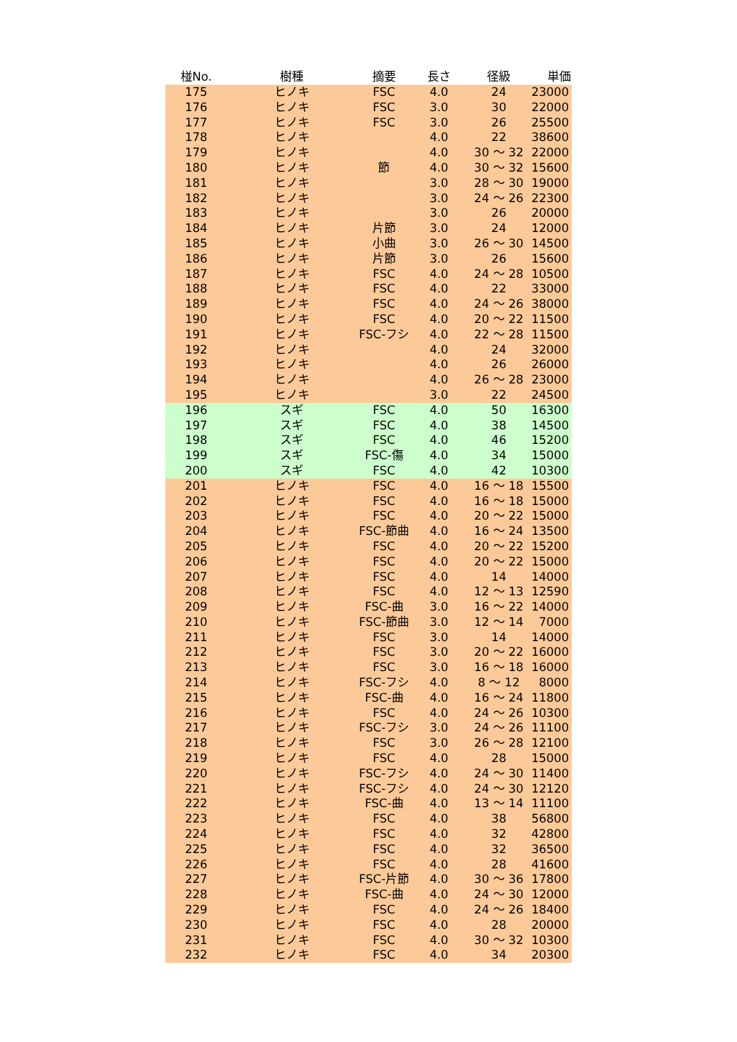| 椪No. | 樹種 | 摘要 | 長さ | 径級 | 単価 |
| --- | --- | --- | --- | --- | --- |
| 175 | ヒノキ | FSC | 4.0 | 24 | 23000 |
| 176 | ヒノキ | FSC | 3.0 | 30 | 22000 |
| 177 | ヒノキ | FSC | 3.0 | 26 | 25500 |
| 178 | ヒノキ | | 4.0 | 22 | 38600 |
| 179 | ヒノキ | | 4.0 | 30 ～ 32 | 22000 |
| 180 | ヒノキ | 節 | 4.0 | 30 ～ 32 | 15600 |
| 181 | ヒノキ | | 3.0 | 28 ～ 30 | 19000 |
| 182 | ヒノキ | | 3.0 | 24 ～ 26 | 22300 |
| 183 | ヒノキ | | 3.0 | 26 | 20000 |
| 184 | ヒノキ | 片節 | 3.0 | 24 | 12000 |
| 185 | ヒノキ | 小曲 | 3.0 | 26 ～ 30 | 14500 |
| 186 | ヒノキ | 片節 | 3.0 | 26 | 15600 |
| 187 | ヒノキ | FSC | 4.0 | 24 ～ 28 | 10500 |
| 188 | ヒノキ | FSC | 4.0 | 22 | 33000 |
| 189 | ヒノキ | FSC | 4.0 | 24 ～ 26 | 38000 |
| 190 | ヒノキ | FSC | 4.0 | 20 ～ 22 | 11500 |
| 191 | ヒノキ | FSC-フシ | 4.0 | 22 ～ 28 | 11500 |
| 192 | ヒノキ | | 4.0 | 24 | 32000 |
| 193 | ヒノキ | | 4.0 | 26 | 26000 |
| 194 | ヒノキ | | 4.0 | 26 ～ 28 | 23000 |
| 195 | ヒノキ | | 3.0 | 22 | 24500 |
| 196 | スギ | FSC | 4.0 | 50 | 16300 |
| 197 | スギ | FSC | 4.0 | 38 | 14500 |
| 198 | スギ | FSC | 4.0 | 46 | 15200 |
| 199 | スギ | FSC-傷 | 4.0 | 34 | 15000 |
| 200 | スギ | FSC | 4.0 | 42 | 10300 |
| 201 | ヒノキ | FSC | 4.0 | 16 ～ 18 | 15500 |
| 202 | ヒノキ | FSC | 4.0 | 16 ～ 18 | 15000 |
| 203 | ヒノキ | FSC | 4.0 | 20 ～ 22 | 15000 |
| 204 | ヒノキ | FSC-節曲 | 4.0 | 16 ～ 24 | 13500 |
| 205 | ヒノキ | FSC | 4.0 | 20 ～ 22 | 15200 |
| 206 | ヒノキ | FSC | 4.0 | 20 ～ 22 | 15000 |
| 207 | ヒノキ | FSC | 4.0 | 14 | 14000 |
| 208 | ヒノキ | FSC | 4.0 | 12 ～ 13 | 12590 |
| 209 | ヒノキ | FSC-曲 | 3.0 | 16 ～ 22 | 14000 |
| 210 | ヒノキ | FSC-節曲 | 3.0 | 12 ～ 14 | 7000 |
| 211 | ヒノキ | FSC | 3.0 | 14 | 14000 |
| 212 | ヒノキ | FSC | 3.0 | 20 ～ 22 | 16000 |
| 213 | ヒノキ | FSC | 3.0 | 16 ～ 18 | 16000 |
| 214 | ヒノキ | FSC-フシ | 4.0 | 8 ～ 12 | 8000 |
| 215 | ヒノキ | FSC-曲 | 4.0 | 16 ～ 24 | 11800 |
| 216 | ヒノキ | FSC | 4.0 | 24 ～ 26 | 10300 |
| 217 | ヒノキ | FSC-フシ | 3.0 | 24 ～ 26 | 11100 |
| 218 | ヒノキ | FSC | 3.0 | 26 ～ 28 | 12100 |
| 219 | ヒノキ | FSC | 4.0 | 28 | 15000 |
| 220 | ヒノキ | FSC-フシ | 4.0 | 24 ～ 30 | 11400 |
| 221 | ヒノキ | FSC-フシ | 4.0 | 24 ～ 30 | 12120 |
| 222 | ヒノキ | FSC-曲 | 4.0 | 13 ～ 14 | 11100 |
| 223 | ヒノキ | FSC | 4.0 | 38 | 56800 |
| 224 | ヒノキ | FSC | 4.0 | 32 | 42800 |
| 225 | ヒノキ | FSC | 4.0 | 32 | 36500 |
| 226 | ヒノキ | FSC | 4.0 | 28 | 41600 |
| 227 | ヒノキ | FSC-片節 | 4.0 | 30 ～ 36 | 17800 |
| 228 | ヒノキ | FSC-曲 | 4.0 | 24 ～ 30 | 12000 |
| 229 | ヒノキ | FSC | 4.0 | 24 ～ 26 | 18400 |
| 230 | ヒノキ | FSC | 4.0 | 28 | 20000 |
| 231 | ヒノキ | FSC | 4.0 | 30 ～ 32 | 10300 |
| 232 | ヒノキ | FSC | 4.0 | 34 | 20300 |